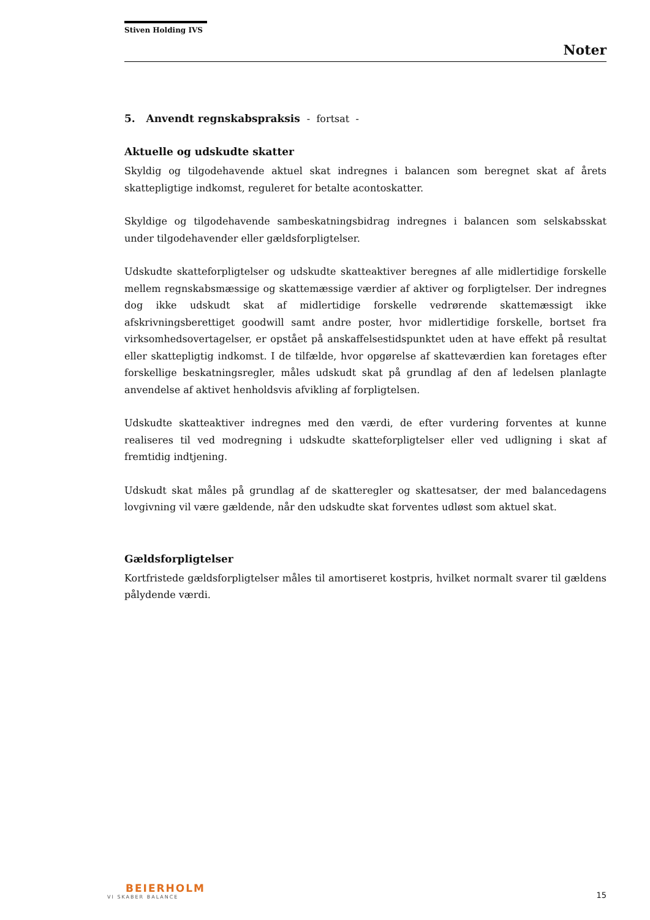Stiven Holding IVS
Noter
5. Anvendt regnskabspraksis - fortsat -
Aktuelle og udskudte skatter
Skyldig og tilgodehavende aktuel skat indregnes i balancen som beregnet skat af årets skattepligtige indkomst, reguleret for betalte acontoskatter.
Skyldige og tilgodehavende sambeskatningsbidrag indregnes i balancen som selskabsskat under tilgodehavender eller gældsforpligtelser.
Udskudte skatteforpligtelser og udskudte skatteaktiver beregnes af alle midlertidige forskelle mellem regnskabsmæssige og skattemæssige værdier af aktiver og forpligtelser. Der indregnes dog ikke udskudt skat af midlertidige forskelle vedrørende skattemæssigt ikke afskrivningsberettiget goodwill samt andre poster, hvor midlertidige forskelle, bortset fra virksomhedsovertagelser, er opstået på anskaffelsestidspunktet uden at have effekt på resultat eller skattepligtig indkomst. I de tilfælde, hvor opgørelse af skatteværdien kan foretages efter forskellige beskatningsregler, måles udskudt skat på grundlag af den af ledelsen planlagte anvendelse af aktivet henholdsvis afvikling af forpligtelsen.
Udskudte skatteaktiver indregnes med den værdi, de efter vurdering forventes at kunne realiseres til ved modregning i udskudte skatteforpligtelser eller ved udligning i skat af fremtidig indtjening.
Udskudt skat måles på grundlag af de skatteregler og skattesatser, der med balancedagens lovgivning vil være gældende, når den udskudte skat forventes udløst som aktuel skat.
Gældsforpligtelser
Kortfristede gældsforpligtelser måles til amortiseret kostpris, hvilket normalt svarer til gældens pålydende værdi.
BEIERHOLM
VI SKABER BALANCE
15